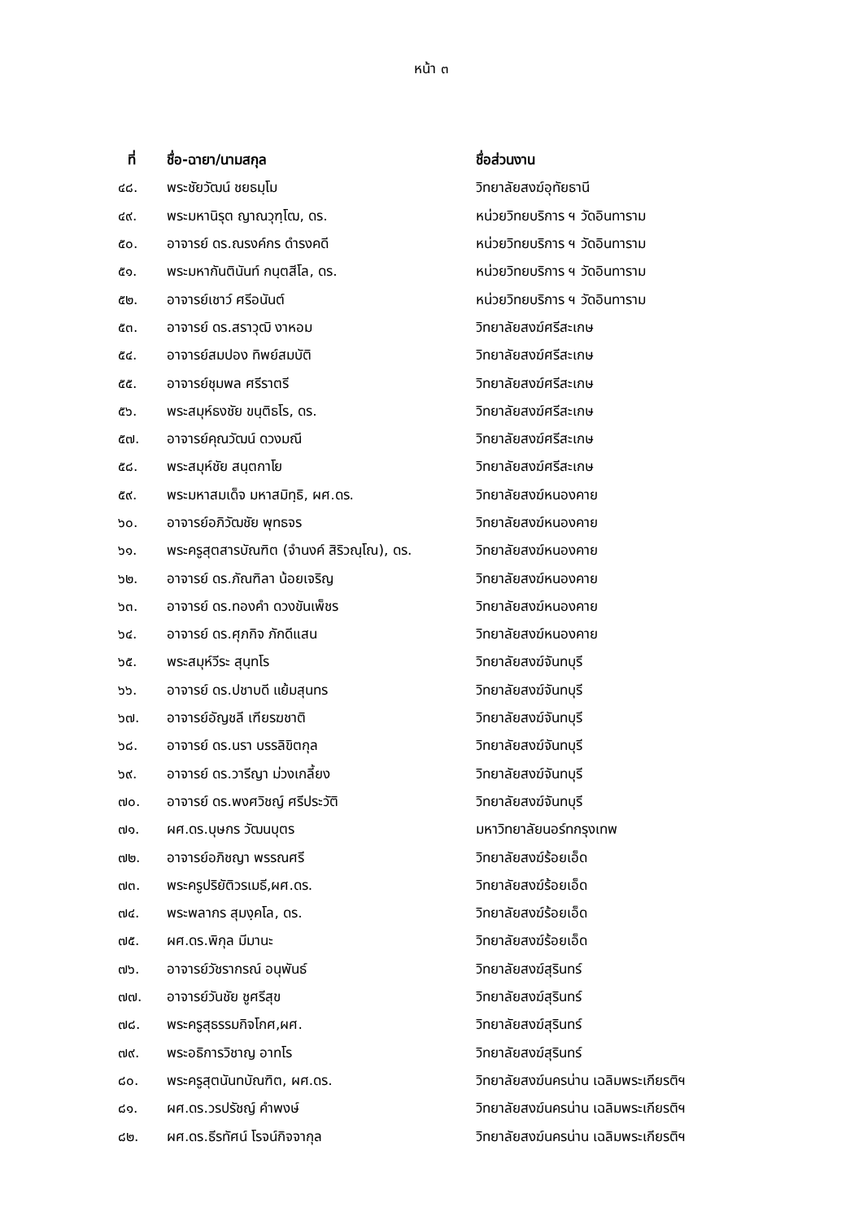หน้า ๓
| ที่ | ชื่อ-ฉายา/นามสกุล | ชื่อส่วนงาน |
| --- | --- | --- |
| ๔๘. | พระชัยวัฒน์ ชยธมฺโม | วิทยาลัยสงฆ์อุทัยธานี |
| ๔๙. | พระมหานิรุต ญาณวุฑฺโฒ, ดร. | หน่วยวิทยบริการ ฯ วัดอินทาราม |
| ๕๐. | อาจารย์ ดร.ณรงค์กร ดำรงคดี | หน่วยวิทยบริการ ฯ วัดอินทาราม |
| ๕๑. | พระมหากันตินันท์ กนฺตสีโล, ดร. | หน่วยวิทยบริการ ฯ วัดอินทาราม |
| ๕๒. | อาจารย์เชาว์ ศรีอนันต์ | หน่วยวิทยบริการ ฯ วัดอินทาราม |
| ๕๓. | อาจารย์ ดร.สราวุฒิ งาหอม | วิทยาลัยสงฆ์ศรีสะเกษ |
| ๕๔. | อาจารย์สมปอง ทิพย์สมบัติ | วิทยาลัยสงฆ์ศรีสะเกษ |
| ๕๕. | อาจารย์ชุมพล ศรีราตรี | วิทยาลัยสงฆ์ศรีสะเกษ |
| ๕๖. | พระสมุห์ธงชัย ขนฺติธโร, ดร. | วิทยาลัยสงฆ์ศรีสะเกษ |
| ๕๗. | อาจารย์คุณวัฒน์ ดวงมณี | วิทยาลัยสงฆ์ศรีสะเกษ |
| ๕๘. | พระสมุห์ชัย สนฺตกาโย | วิทยาลัยสงฆ์ศรีสะเกษ |
| ๕๙. | พระมหาสมเด็จ มหาสมิทฺธิ, ผศ.ดร. | วิทยาลัยสงฆ์หนองคาย |
| ๖๐. | อาจารย์อภิวัฒชัย พุทธจร | วิทยาลัยสงฆ์หนองคาย |
| ๖๑. | พระครูสุตสารบัณฑิต (จำนงค์ สิริวณฺโณ), ดร. | วิทยาลัยสงฆ์หนองคาย |
| ๖๒. | อาจารย์ ดร.ภัณฑิลา น้อยเจริญ | วิทยาลัยสงฆ์หนองคาย |
| ๖๓. | อาจารย์ ดร.ทองคำ ดวงขันเพ็ชร | วิทยาลัยสงฆ์หนองคาย |
| ๖๔. | อาจารย์ ดร.ศุภกิจ ภักดีแสน | วิทยาลัยสงฆ์หนองคาย |
| ๖๕. | พระสมุห์วีระ สุนฺทโร | วิทยาลัยสงฆ์จันทบุรี |
| ๖๖. | อาจารย์ ดร.ปชาบดี แย้มสุนทร | วิทยาลัยสงฆ์จันทบุรี |
| ๖๗. | อาจารย์อัญชลี เฑียรฆชาติ | วิทยาลัยสงฆ์จันทบุรี |
| ๖๘. | อาจารย์ ดร.นรา บรรลิขิตกุล | วิทยาลัยสงฆ์จันทบุรี |
| ๖๙. | อาจารย์ ดร.วารีญา ม่วงเกลี้ยง | วิทยาลัยสงฆ์จันทบุรี |
| ๗๐. | อาจารย์ ดร.พงศวิชญ์ ศรีประวัติ | วิทยาลัยสงฆ์จันทบุรี |
| ๗๑. | ผศ.ดร.บุษกร วัฒนบุตร | มหาวิทยาลัยนอร์ทกรุงเทพ |
| ๗๒. | อาจารย์อภิชญา พรรณศรี | วิทยาลัยสงฆ์ร้อยเอ็ด |
| ๗๓. | พระครูปริยัติวรเมธี,ผศ.ดร. | วิทยาลัยสงฆ์ร้อยเอ็ด |
| ๗๔. | พระพลากร สุมงฺคโล, ดร. | วิทยาลัยสงฆ์ร้อยเอ็ด |
| ๗๕. | ผศ.ดร.พิกุล มีมานะ | วิทยาลัยสงฆ์ร้อยเอ็ด |
| ๗๖. | อาจารย์วัชรากรณ์ อนุพันธ์ | วิทยาลัยสงฆ์สุรินทร์ |
| ๗๗. | อาจารย์วันชัย ชูศรีสุข | วิทยาลัยสงฆ์สุรินทร์ |
| ๗๘. | พระครูสุธรรมกิจโกศ,ผศ. | วิทยาลัยสงฆ์สุรินทร์ |
| ๗๙. | พระอธิการวิชาญ อาทโร | วิทยาลัยสงฆ์สุรินทร์ |
| ๘๐. | พระครูสุตนันทบัณฑิต, ผศ.ดร. | วิทยาลัยสงฆ์นครน่าน เฉลิมพระเกียรติฯ |
| ๘๑. | ผศ.ดร.วรปรัชญ์ คำพงษ์ | วิทยาลัยสงฆ์นครน่าน เฉลิมพระเกียรติฯ |
| ๘๒. | ผศ.ดร.ธีรทัศน์ โรจน์กิจจากุล | วิทยาลัยสงฆ์นครน่าน เฉลิมพระเกียรติฯ |